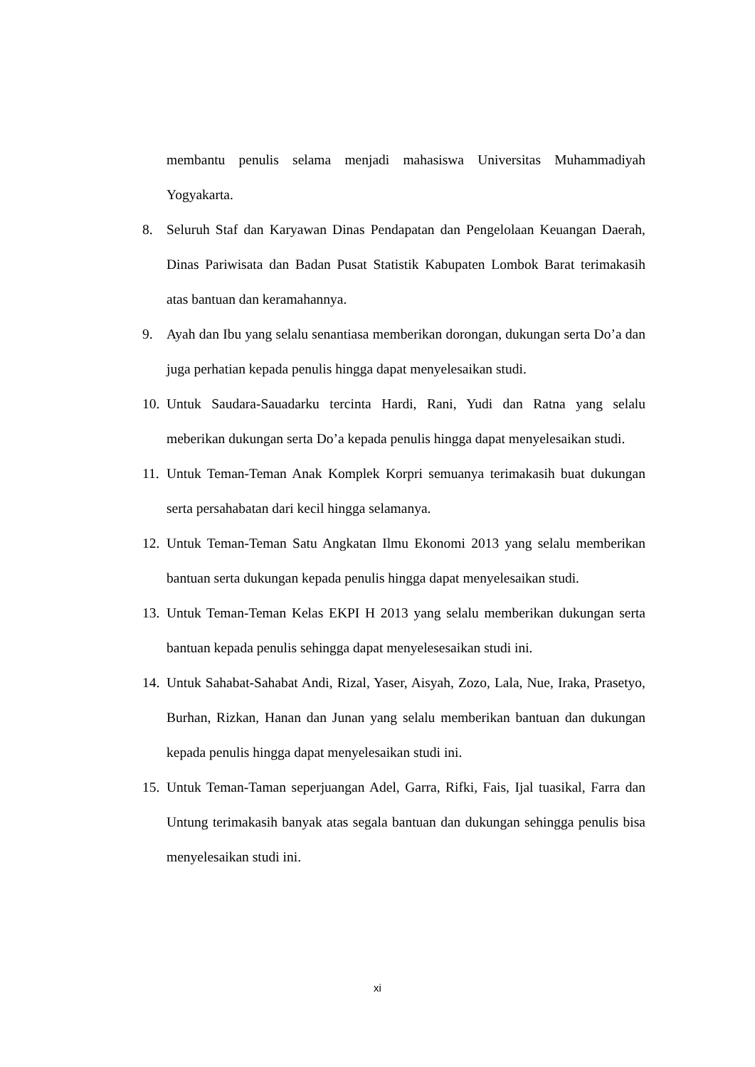membantu penulis selama menjadi mahasiswa Universitas Muhammadiyah Yogyakarta.
8. Seluruh Staf dan Karyawan Dinas Pendapatan dan Pengelolaan Keuangan Daerah, Dinas Pariwisata dan Badan Pusat Statistik Kabupaten Lombok Barat terimakasih atas bantuan dan keramahannya.
9. Ayah dan Ibu yang selalu senantiasa memberikan dorongan, dukungan serta Do’a dan juga perhatian kepada penulis hingga dapat menyelesaikan studi.
10. Untuk Saudara-Sauadarku tercinta Hardi, Rani, Yudi dan Ratna yang selalu meberikan dukungan serta Do’a kepada penulis hingga dapat menyelesaikan studi.
11. Untuk Teman-Teman Anak Komplek Korpri semuanya terimakasih buat dukungan serta persahabatan dari kecil hingga selamanya.
12. Untuk Teman-Teman Satu Angkatan Ilmu Ekonomi 2013 yang selalu memberikan bantuan serta dukungan kepada penulis hingga dapat menyelesaikan studi.
13. Untuk Teman-Teman Kelas EKPI H 2013 yang selalu memberikan dukungan serta bantuan kepada penulis sehingga dapat menyelesesaikan studi ini.
14. Untuk Sahabat-Sahabat Andi, Rizal, Yaser, Aisyah, Zozo, Lala, Nue, Iraka, Prasetyo, Burhan, Rizkan, Hanan dan Junan yang selalu memberikan bantuan dan dukungan kepada penulis hingga dapat menyelesaikan studi ini.
15. Untuk Teman-Taman seperjuangan Adel, Garra, Rifki, Fais, Ijal tuasikal, Farra dan Untung terimakasih banyak atas segala bantuan dan dukungan sehingga penulis bisa menyelesaikan studi ini.
xi